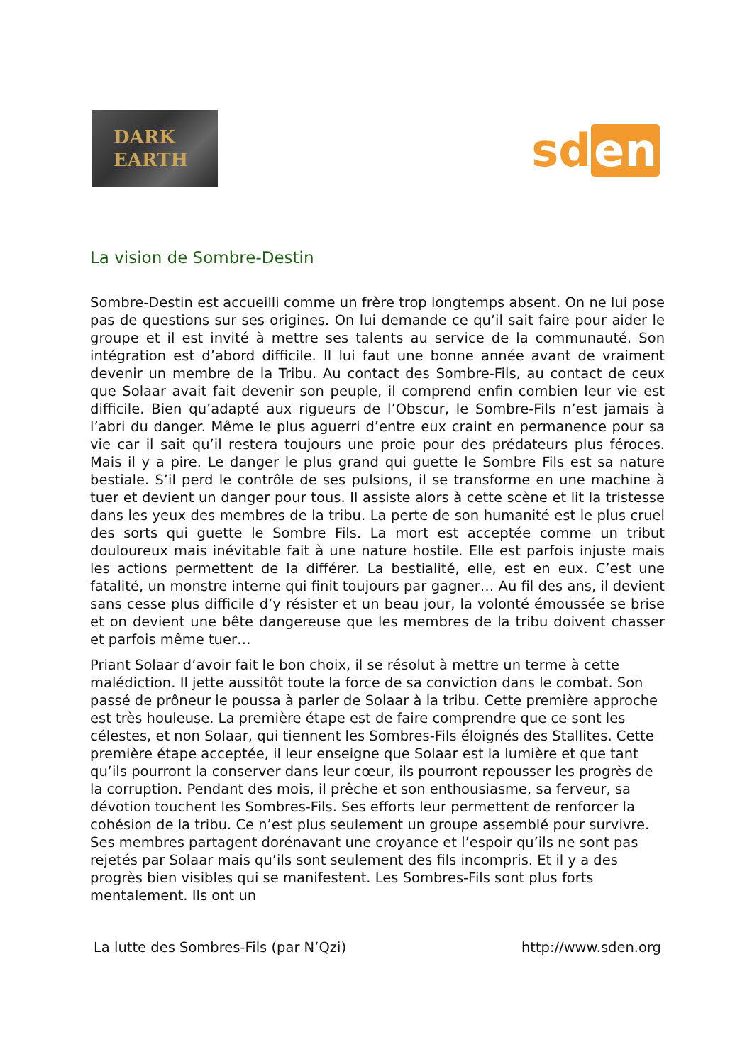DARK
EARTH
sd en
La vision de Sombre-Destin
Sombre-Destin est accueilli comme un frère trop longtemps absent. On ne lui pose pas de questions sur ses origines. On lui demande ce qu’il sait faire pour aider le groupe et il est invité à mettre ses talents au service de la communauté. Son intégration est d’abord difficile. Il lui faut une bonne année avant de vraiment devenir un membre de la Tribu. Au contact des Sombre-Fils, au contact de ceux que Solaar avait fait devenir son peuple, il comprend enfin combien leur vie est difficile. Bien qu’adapté aux rigueurs de l’Obscur, le Sombre-Fils n’est jamais à l’abri du danger. Même le plus aguerri d’entre eux craint en permanence pour sa vie car il sait qu’il restera toujours une proie pour des prédateurs plus féroces. Mais il y a pire. Le danger le plus grand qui guette le Sombre Fils est sa nature bestiale. S’il perd le contrôle de ses pulsions, il se transforme en une machine à tuer et devient un danger pour tous. Il assiste alors à cette scène et lit la tristesse dans les yeux des membres de la tribu. La perte de son humanité est le plus cruel des sorts qui guette le Sombre Fils. La mort est acceptée comme un tribut douloureux mais inévitable fait à une nature hostile. Elle est parfois injuste mais les actions permettent de la différer. La bestialité, elle, est en eux. C’est une fatalité, un monstre interne qui finit toujours par gagner… Au fil des ans, il devient sans cesse plus difficile d’y résister et un beau jour, la volonté émoussée se brise et on devient une bête dangereuse que les membres de la tribu doivent chasser et parfois même tuer…
Priant Solaar d’avoir fait le bon choix, il se résolut à mettre un terme à cette malédiction. Il jette aussitôt toute la force de sa conviction dans le combat. Son passé de prôneur le poussa à parler de Solaar à la tribu. Cette première approche est très houleuse. La première étape est de faire comprendre que ce sont les célestes, et non Solaar, qui tiennent les Sombres-Fils éloignés des Stallites. Cette première étape acceptée, il leur enseigne que Solaar est la lumière et que tant qu’ils pourront la conserver dans leur cœur, ils pourront repousser les progrès de la corruption. Pendant des mois, il prêche et son enthousiasme, sa ferveur, sa dévotion touchent les Sombres-Fils. Ses efforts leur permettent de renforcer la cohésion de la tribu. Ce n’est plus seulement un groupe assemblé pour survivre. Ses membres partagent dorénavant une croyance et l’espoir qu’ils ne sont pas rejetés par Solaar mais qu’ils sont seulement des fils incompris. Et il y a des progrès bien visibles qui se manifestent. Les Sombres-Fils sont plus forts mentalement. Ils ont un
La lutte des Sombres-Fils (par N’Qzi) http://www.sden.org